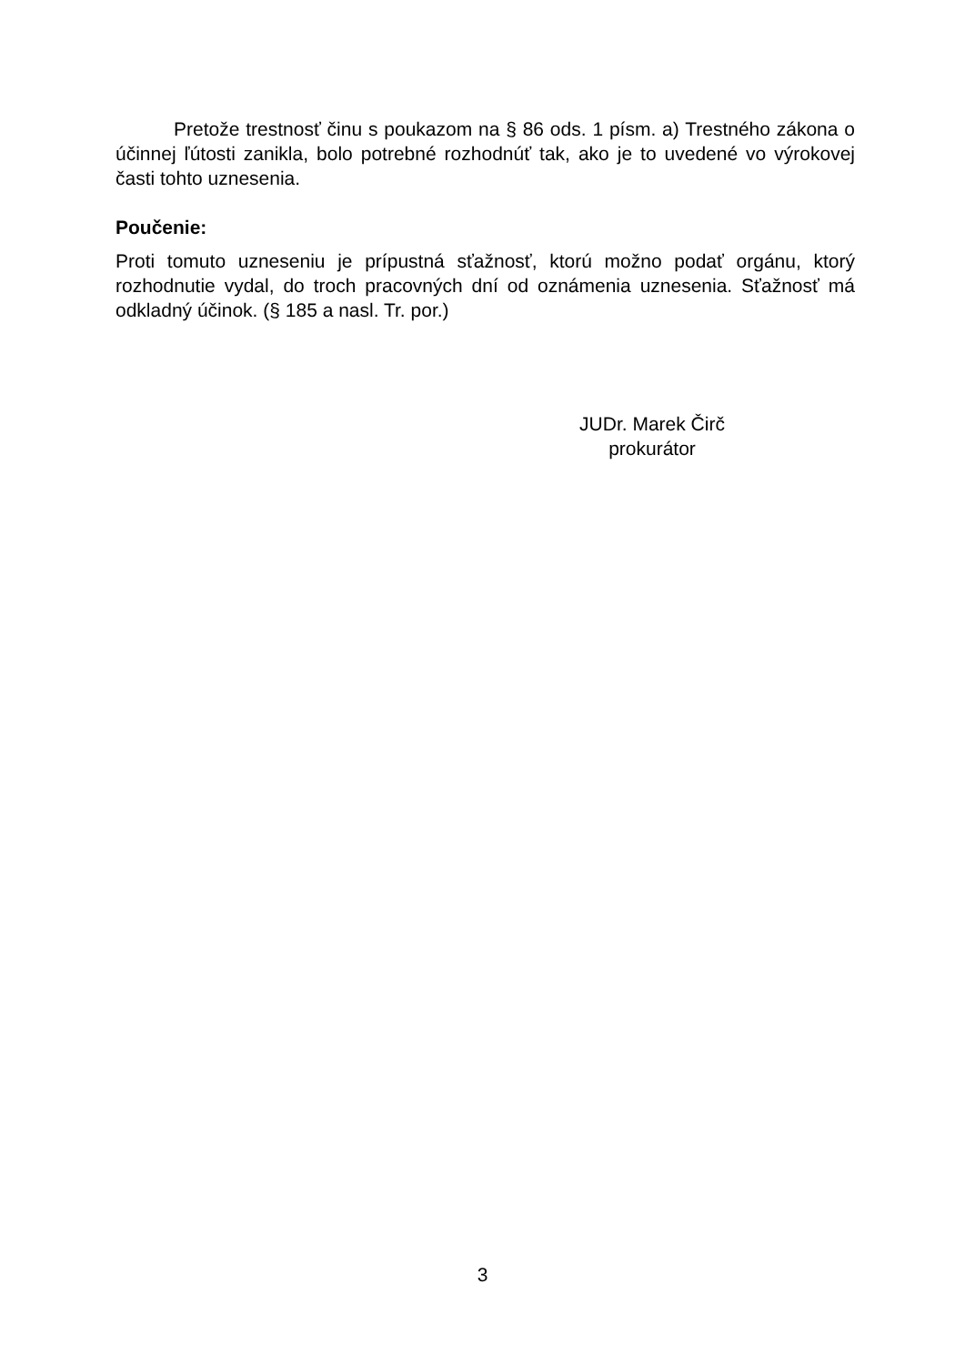Pretože trestnosť činu s poukazom na § 86 ods. 1 písm. a) Trestného zákona o účinnej ľútosti zanikla, bolo potrebné rozhodnúť tak, ako je to uvedené vo výrokovej časti tohto uznesenia.
Poučenie:
Proti tomuto uzneseniu je prípustná sťažnosť, ktorú možno podať orgánu, ktorý rozhodnutie vydal, do troch pracovných dní od oznámenia uznesenia. Sťažnosť má odkladný účinok. (§ 185 a nasl. Tr. por.)
JUDr. Marek Čirč
prokurátor
3